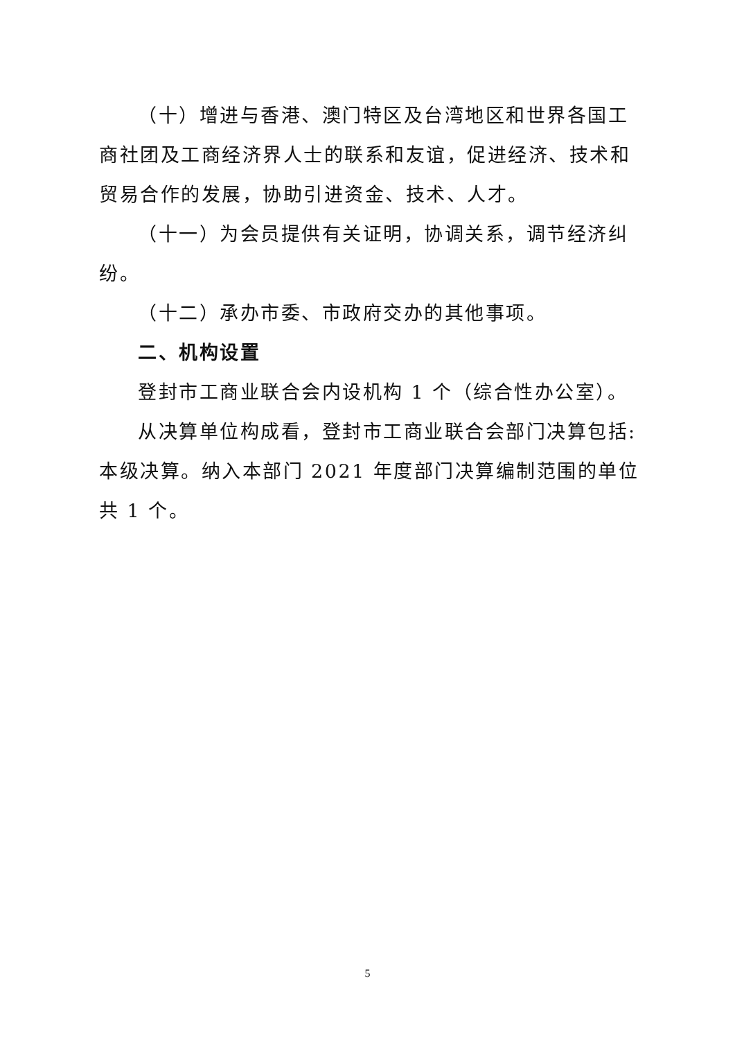（十）增进与香港、澳门特区及台湾地区和世界各国工商社团及工商经济界人士的联系和友谊，促进经济、技术和贸易合作的发展，协助引进资金、技术、人才。
（十一）为会员提供有关证明，协调关系，调节经济纠纷。
（十二）承办市委、市政府交办的其他事项。
二、机构设置
登封市工商业联合会内设机构 1 个（综合性办公室）。
从决算单位构成看，登封市工商业联合会部门决算包括:本级决算。纳入本部门 2021 年度部门决算编制范围的单位共 1 个。
5